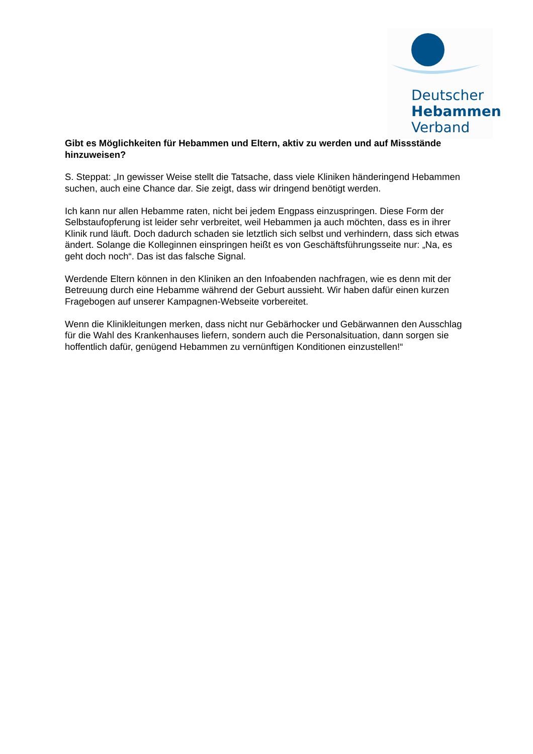Deutscher
Hebammen
Verband
Gibt es Möglichkeiten für Hebammen und Eltern, aktiv zu werden und auf Missstände hinzuweisen?
S. Steppat: „In gewisser Weise stellt die Tatsache, dass viele Kliniken händeringend Hebammen suchen, auch eine Chance dar. Sie zeigt, dass wir dringend benötigt werden.
Ich kann nur allen Hebamme raten, nicht bei jedem Engpass einzuspringen. Diese Form der Selbstaufopferung ist leider sehr verbreitet, weil Hebammen ja auch möchten, dass es in ihrer Klinik rund läuft. Doch dadurch schaden sie letztlich sich selbst und verhindern, dass sich etwas ändert. Solange die Kolleginnen einspringen heißt es von Geschäftsführungsseite nur: „Na, es geht doch noch“. Das ist das falsche Signal.
Werdende Eltern können in den Kliniken an den Infoabenden nachfragen, wie es denn mit der Betreuung durch eine Hebamme während der Geburt aussieht. Wir haben dafür einen kurzen Fragebogen auf unserer Kampagnen-Webseite vorbereitet.
Wenn die Klinikleitungen merken, dass nicht nur Gebärhocker und Gebärwannen den Ausschlag für die Wahl des Krankenhauses liefern, sondern auch die Personalsituation, dann sorgen sie hoffentlich dafür, genügend Hebammen zu vernünftigen Konditionen einzustellen!“